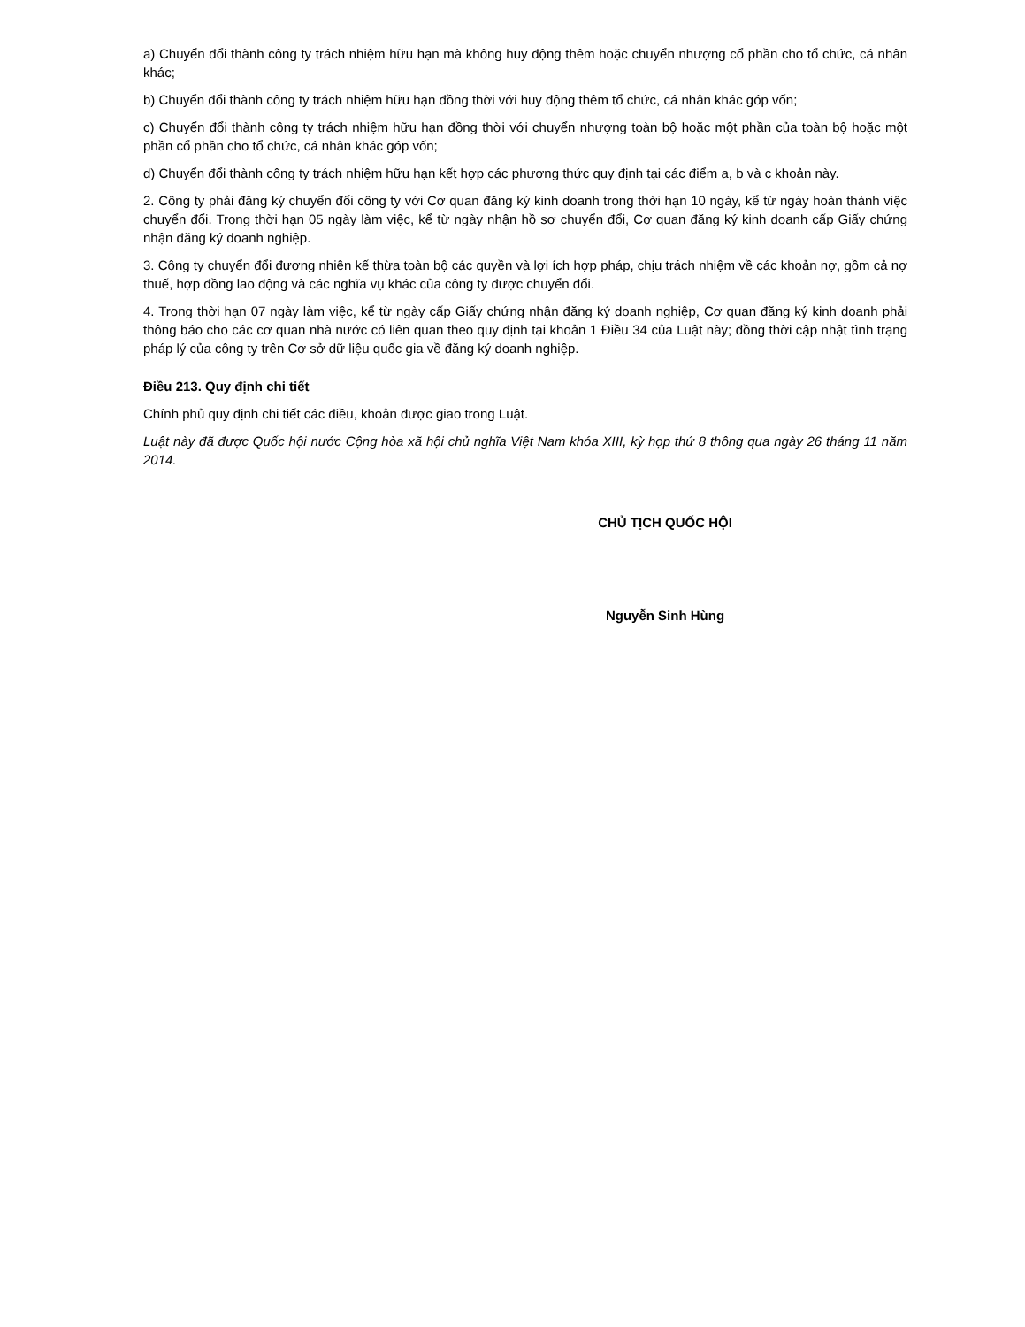a) Chuyển đổi thành công ty trách nhiệm hữu hạn mà không huy động thêm hoặc chuyển nhượng cổ phần cho tổ chức, cá nhân khác;
b) Chuyển đổi thành công ty trách nhiệm hữu hạn đồng thời với huy động thêm tổ chức, cá nhân khác góp vốn;
c) Chuyển đổi thành công ty trách nhiệm hữu hạn đồng thời với chuyển nhượng toàn bộ hoặc một phần của toàn bộ hoặc một phần cổ phần cho tổ chức, cá nhân khác góp vốn;
d) Chuyển đổi thành công ty trách nhiệm hữu hạn kết hợp các phương thức quy định tại các điểm a, b và c khoản này.
2. Công ty phải đăng ký chuyển đổi công ty với Cơ quan đăng ký kinh doanh trong thời hạn 10 ngày, kể từ ngày hoàn thành việc chuyển đổi. Trong thời hạn 05 ngày làm việc, kể từ ngày nhận hồ sơ chuyển đổi, Cơ quan đăng ký kinh doanh cấp Giấy chứng nhận đăng ký doanh nghiệp.
3. Công ty chuyển đổi đương nhiên kế thừa toàn bộ các quyền và lợi ích hợp pháp, chịu trách nhiệm về các khoản nợ, gồm cả nợ thuế, hợp đồng lao động và các nghĩa vụ khác của công ty được chuyển đổi.
4. Trong thời hạn 07 ngày làm việc, kể từ ngày cấp Giấy chứng nhận đăng ký doanh nghiệp, Cơ quan đăng ký kinh doanh phải thông báo cho các cơ quan nhà nước có liên quan theo quy định tại khoản 1 Điều 34 của Luật này; đồng thời cập nhật tình trạng pháp lý của công ty trên Cơ sở dữ liệu quốc gia về đăng ký doanh nghiệp.
Điều 213. Quy định chi tiết
Chính phủ quy định chi tiết các điều, khoản được giao trong Luật.
Luật này đã được Quốc hội nước Cộng hòa xã hội chủ nghĩa Việt Nam khóa XIII, kỳ họp thứ 8 thông qua ngày 26 tháng 11 năm 2014.
CHỦ TỊCH QUỐC HỘI
Nguyễn Sinh Hùng